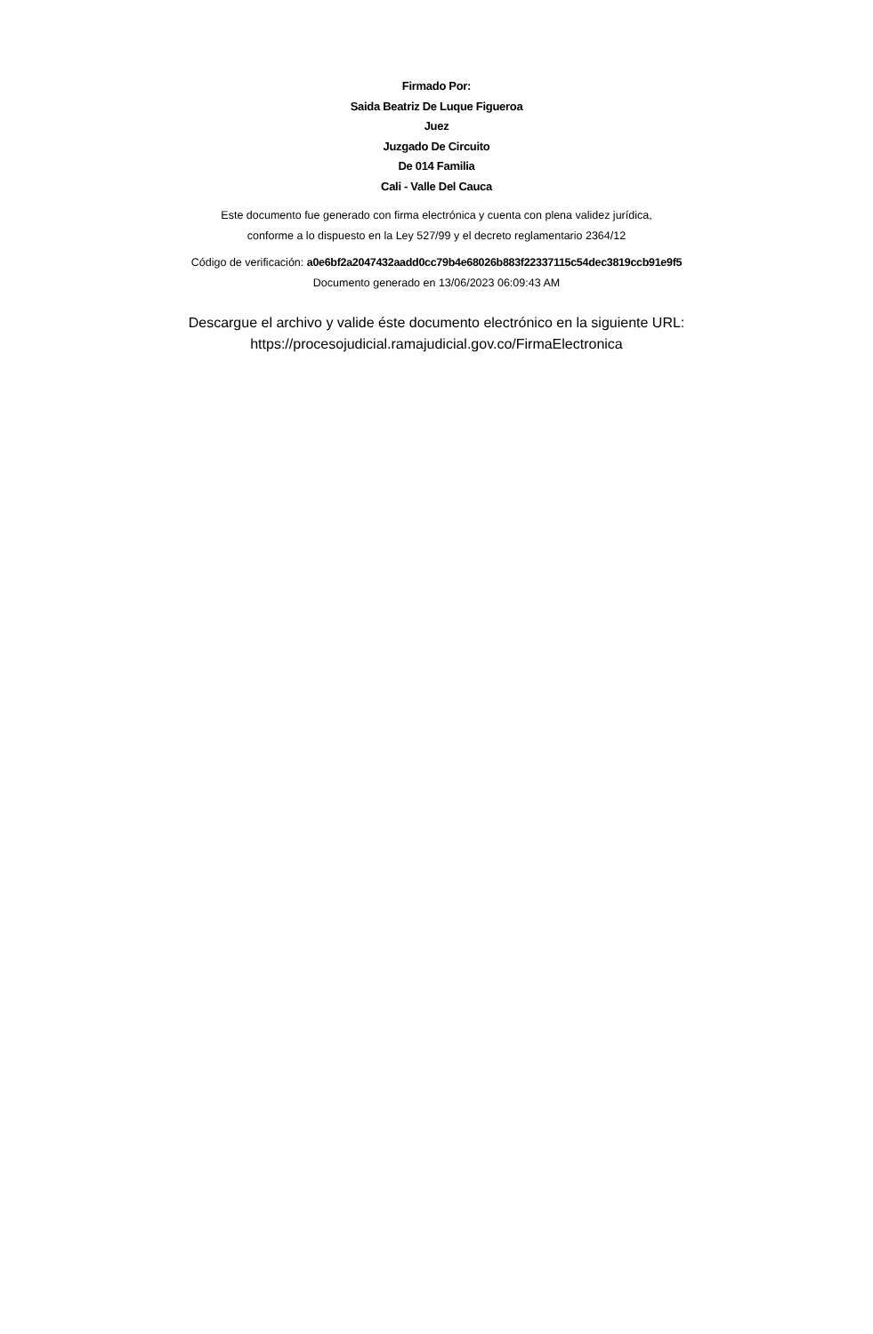Firmado Por:
Saida Beatriz De Luque Figueroa
Juez
Juzgado De Circuito
De 014 Familia
Cali - Valle Del Cauca
Este documento fue generado con firma electrónica y cuenta con plena validez jurídica,
conforme a lo dispuesto en la Ley 527/99 y el decreto reglamentario 2364/12
Código de verificación: a0e6bf2a2047432aadd0cc79b4e68026b883f22337115c54dec3819ccb91e9f5
Documento generado en 13/06/2023 06:09:43 AM
Descargue el archivo y valide éste documento electrónico en la siguiente URL:
https://procesojudicial.ramajudicial.gov.co/FirmaElectronica